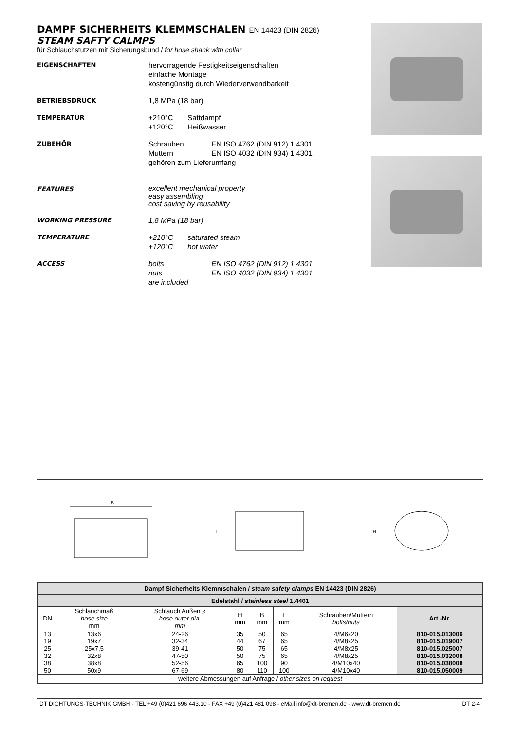DAMPF SICHERHEITS KLEMMSCHALEN EN 14423 (DIN 2826)
STEAM SAFTY CALMPS
für Schlauchstutzen mit Sicherungsbund / for hose shank with collar
EIGENSCHAFTEN
hervorragende Festigkeitseigenschaften
einfache Montage
kostengünstig durch Wiederverwendbarkeit
BETRIEBSDRUCK
1,8 MPa (18 bar)
TEMPERATUR
+210°C Sattdampf
+120°C Heißwasser
ZUBEHÖR
Schrauben EN ISO 4762 (DIN 912) 1.4301
Muttern EN ISO 4032 (DIN 934) 1.4301
gehören zum Lieferumfang
FEATURES
excellent mechanical property
easy assembling
cost saving by reusability
WORKING PRESSURE
1,8 MPa (18 bar)
TEMPERATURE
+210°C saturated steam
+120°C hot water
ACCESS
bolts EN ISO 4762 (DIN 912) 1.4301
nuts EN ISO 4032 (DIN 934) 1.4301
are included
B
L
H
| Dampf Sicherheits Klemmschalen / steam safety clamps EN 14423 (DIN 2826) | | | | | | | |
| Edelstahl / stainless steel 1.4401 | | | | | | | |
| DN | Schlauchmaß hose size mm | Schlauch Außen ø hose outer dia. mm | H mm | B mm | L mm | Schrauben/Muttern bolts/nuts | Art.-Nr. |
| 13 | 13x6 | 24-26 | 35 | 50 | 65 | 4/M6x20 | 810-015.013006 |
| 19 | 19x7 | 32-34 | 44 | 67 | 65 | 4/M8x25 | 810-015.019007 |
| 25 | 25x7,5 | 39-41 | 50 | 75 | 65 | 4/M8x25 | 810-015.025007 |
| 32 | 32x8 | 47-50 | 50 | 75 | 65 | 4/M8x25 | 810-015.032008 |
| 38 | 38x8 | 52-56 | 65 | 100 | 90 | 4/M10x40 | 810-015.038008 |
| 50 | 50x9 | 67-69 | 80 | 110 | 100 | 4/M10x40 | 810-015.050009 |
| weitere Abmessungen auf Anfrage / other sizes on request | | | | | | | |
DT DICHTUNGS-TECHNIK GMBH - TEL +49 (0)421 696 443.10 - FAX +49 (0)421 481 098 - eMail info@dt-bremen.de - www.dt-bremen.de DT 2-4